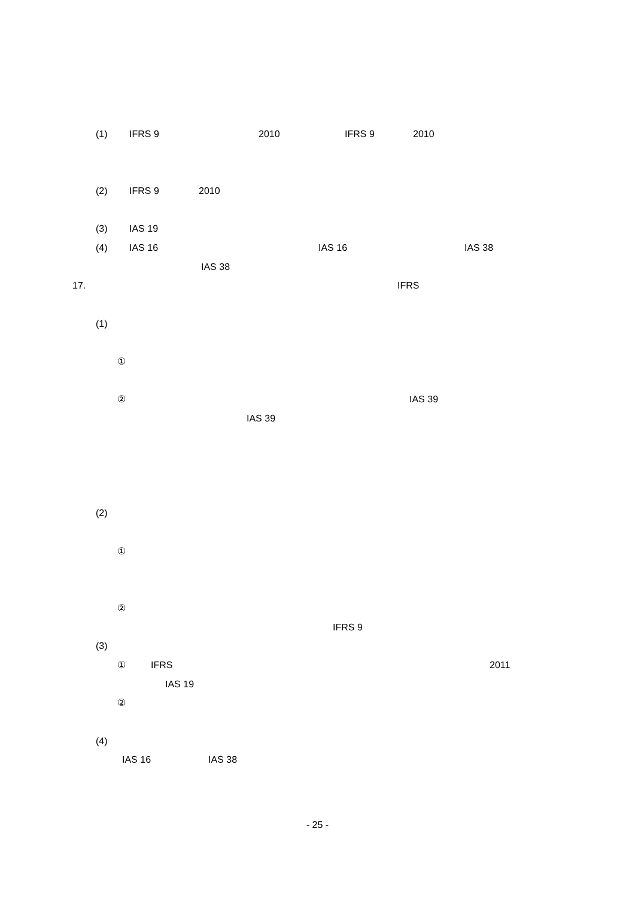(1) IFRS 9 2010 IFRS 9 2010
(2) IFRS 9 2010
(3) IAS 19
(4) IAS 16 IAS 16 IAS 38
IAS 38
17. IFRS
(1)
①
② IAS 39
IAS 39
(2)
①
②
IFRS 9
(3)
① IFRS 2011
IAS 19
②
(4)
IAS 16 IAS 38
- 25 -